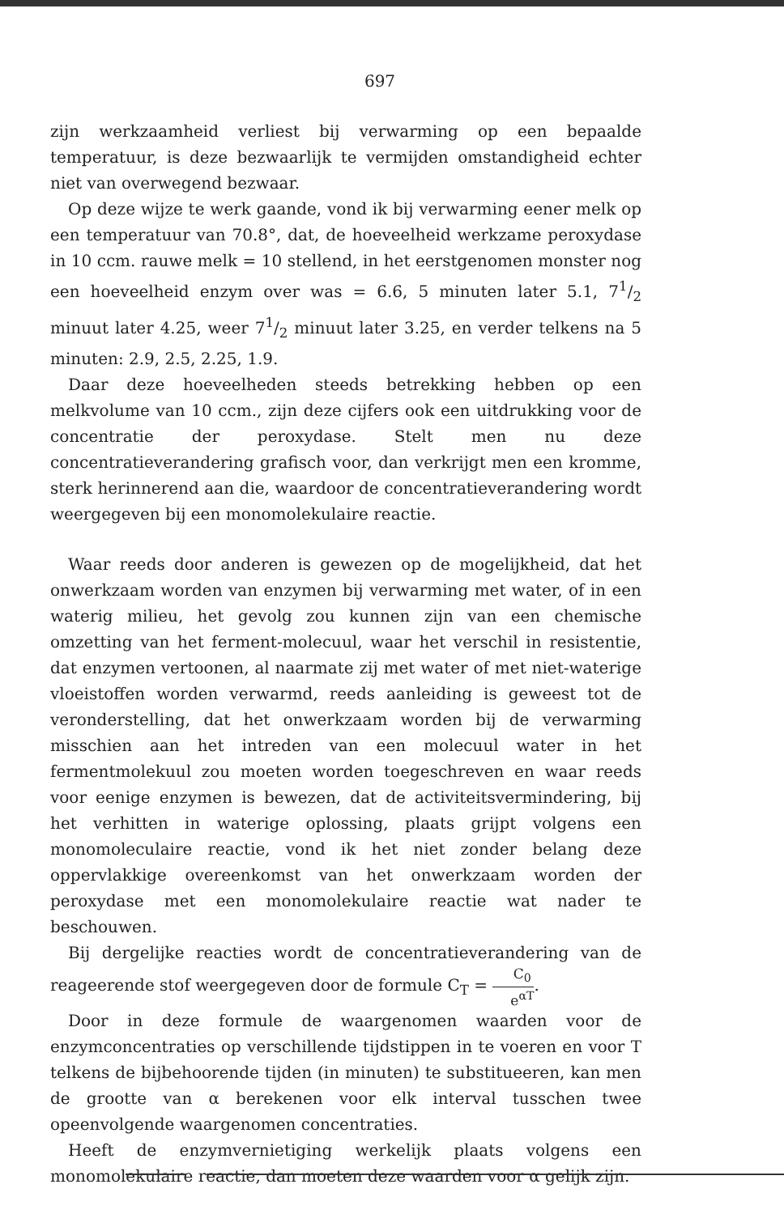697
zijn werkzaamheid verliest bij verwarming op een bepaalde temperatuur, is deze bezwaarlijk te vermijden omstandigheid echter niet van overwegend bezwaar.
Op deze wijze te werk gaande, vond ik bij verwarming eener melk op een temperatuur van 70.8°, dat, de hoeveelheid werkzame peroxydase in 10 ccm. rauwe melk = 10 stellend, in het eerstgenomen monster nog een hoeveelheid enzym over was = 6.6, 5 minuten later 5.1, 71/2 minuut later 4.25, weer 71/2 minuut later 3.25, en verder telkens na 5 minuten: 2.9, 2.5, 2.25, 1.9.
Daar deze hoeveelheden steeds betrekking hebben op een melkvolume van 10 ccm., zijn deze cijfers ook een uitdrukking voor de concentratie der peroxydase. Stelt men nu deze concentratieverandering grafisch voor, dan verkrijgt men een kromme, sterk herinnerend aan die, waardoor de concentratieverandering wordt weergegeven bij een monomolekulaire reactie.
Waar reeds door anderen is gewezen op de mogelijkheid, dat het onwerkzaam worden van enzymen bij verwarming met water, of in een waterig milieu, het gevolg zou kunnen zijn van een chemische omzetting van het ferment-molecuul, waar het verschil in resistentie, dat enzymen vertoonen, al naarmate zij met water of met niet-waterige vloeistoffen worden verwarmd, reeds aanleiding is geweest tot de veronderstelling, dat het onwerkzaam worden bij de verwarming misschien aan het intreden van een molecuul water in het fermentmolekuul zou moeten worden toegeschreven en waar reeds voor eenige enzymen is bewezen, dat de activiteitsvermindering, bij het verhitten in waterige oplossing, plaats grijpt volgens een monomoleculaire reactie, vond ik het niet zonder belang deze oppervlakkige overeenkomst van het onwerkzaam worden der peroxydase met een monomolekulaire reactie wat nader te beschouwen.
Bij dergelijke reacties wordt de concentratieverandering van de reageerende stof weergegeven door de formule C<sub>T</sub> = C<sub>0</sub> e<sup>αT</sup>.
Door in deze formule de waargenomen waarden voor de enzymconcentraties op verschillende tijdstippen in te voeren en voor T telkens de bijbehoorende tijden (in minuten) te substitueeren, kan men de grootte van α berekenen voor elk interval tusschen twee opeenvolgende waargenomen concentraties.
Heeft de enzymvernietiging werkelijk plaats volgens een monomolekulaire reactie, dan moeten deze waarden voor α gelijk zijn.